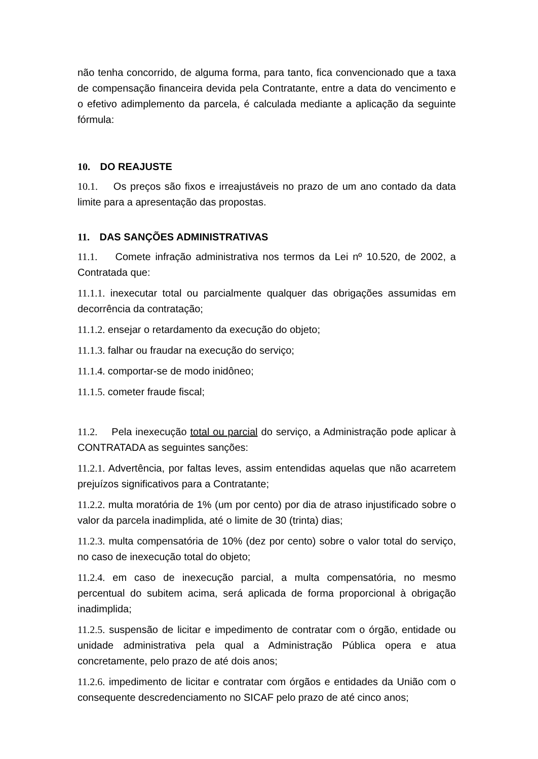não tenha concorrido, de alguma forma, para tanto, fica convencionado que a taxa de compensação financeira devida pela Contratante, entre a data do vencimento e o efetivo adimplemento da parcela, é calculada mediante a aplicação da seguinte fórmula:
10. DO REAJUSTE
10.1. Os preços são fixos e irreajustáveis no prazo de um ano contado da data limite para a apresentação das propostas.
11. DAS SANÇÕES ADMINISTRATIVAS
11.1. Comete infração administrativa nos termos da Lei nº 10.520, de 2002, a Contratada que:
11.1.1. inexecutar total ou parcialmente qualquer das obrigações assumidas em decorrência da contratação;
11.1.2. ensejar o retardamento da execução do objeto;
11.1.3. falhar ou fraudar na execução do serviço;
11.1.4. comportar-se de modo inidôneo;
11.1.5. cometer fraude fiscal;
11.2. Pela inexecução total ou parcial do serviço, a Administração pode aplicar à CONTRATADA as seguintes sanções:
11.2.1. Advertência, por faltas leves, assim entendidas aquelas que não acarretem prejuízos significativos para a Contratante;
11.2.2. multa moratória de 1% (um por cento) por dia de atraso injustificado sobre o valor da parcela inadimplida, até o limite de 30 (trinta) dias;
11.2.3. multa compensatória de 10% (dez por cento) sobre o valor total do serviço, no caso de inexecução total do objeto;
11.2.4. em caso de inexecução parcial, a multa compensatória, no mesmo percentual do subitem acima, será aplicada de forma proporcional à obrigação inadimplida;
11.2.5. suspensão de licitar e impedimento de contratar com o órgão, entidade ou unidade administrativa pela qual a Administração Pública opera e atua concretamente, pelo prazo de até dois anos;
11.2.6. impedimento de licitar e contratar com órgãos e entidades da União com o consequente descredenciamento no SICAF pelo prazo de até cinco anos;